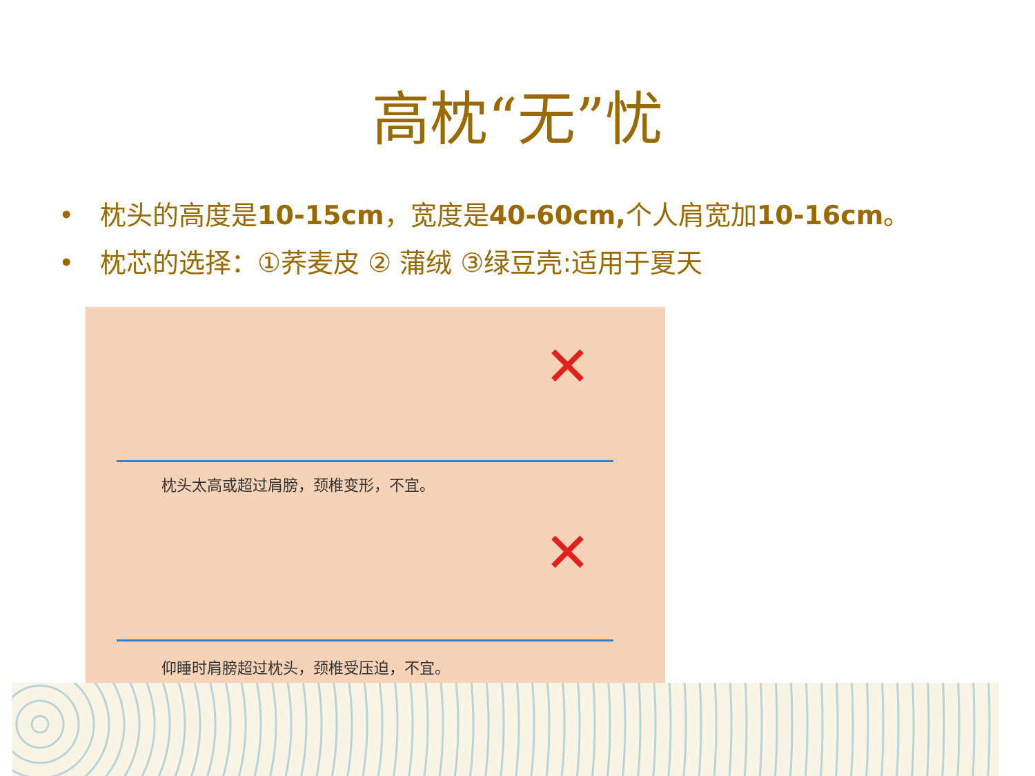高枕“无”忧
• 枕头的高度是10-15cm，宽度是40-60cm, 个人肩宽加10-16cm。
• 枕芯的选择：①荞麦皮 ② 蒲绒 ③绿豆壳:适用于夏天
✕
枕头太高或超过肩膀，颈椎变形，不宜。
✕
仰睡时肩膀超过枕头，颈椎受压迫，不宜。